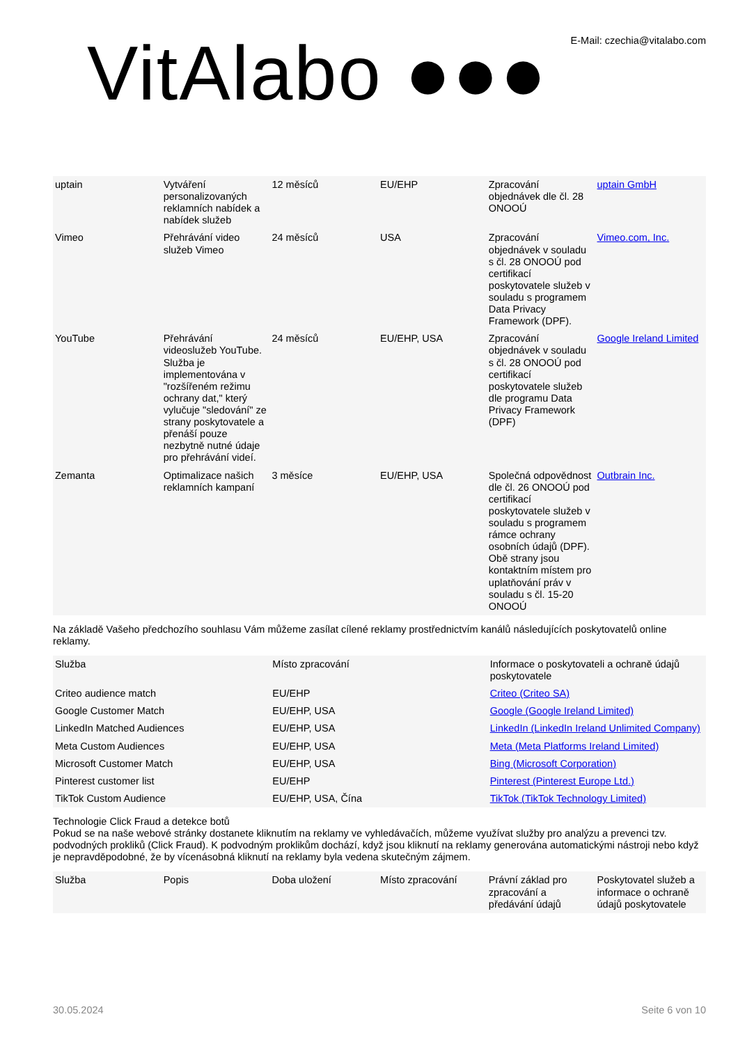VitAlabo ●●●
E-Mail: czechia@vitalabo.com
| uptain | Vytváření personalizovaných reklamních nabídek a nabídek služeb | 12 měsíců | EU/EHP | Zpracování objednávek dle čl. 28 ONOOÚ | uptain GmbH |
| Vimeo | Přehrávání video služeb Vimeo | 24 měsíců | USA | Zpracování objednávek v souladu s čl. 28 ONOOÚ pod certifikací poskytovatele služeb v souladu s programem Data Privacy Framework (DPF). | Vimeo.com, Inc. |
| YouTube | Přehrávání videoslužeb YouTube. Služba je implementována v "rozšířeném režimu ochrany dat," který vylučuje "sledování" ze strany poskytovatele a přenáší pouze nezbytně nutné údaje pro přehrávání videí. | 24 měsíců | EU/EHP, USA | Zpracování objednávek v souladu s čl. 28 ONOOÚ pod certifikací poskytovatele služeb dle programu Data Privacy Framework (DPF) | Google Ireland Limited |
| Zemanta | Optimalizace našich reklamních kampaní | 3 měsíce | EU/EHP, USA | Společná odpovědnost dle čl. 26 ONOOÚ pod certifikací poskytovatele služeb v souladu s programem rámce ochrany osobních údajů (DPF). Obě strany jsou kontaktním místem pro uplatňování práv v souladu s čl. 15-20 ONOOÚ | Outbrain Inc. |
Na základě Vašeho předchozího souhlasu Vám můžeme zasílat cílené reklamy prostřednictvím kanálů následujících poskytovatelů online reklamy.
| Služba | Místo zpracování | Informace o poskytovateli a ochraně údajů poskytovatele |
| --- | --- | --- |
| Criteo audience match | EU/EHP | Criteo (Criteo SA) |
| Google Customer Match | EU/EHP, USA | Google (Google Ireland Limited) |
| LinkedIn Matched Audiences | EU/EHP, USA | LinkedIn (LinkedIn Ireland Unlimited Company) |
| Meta Custom Audiences | EU/EHP, USA | Meta (Meta Platforms Ireland Limited) |
| Microsoft Customer Match | EU/EHP, USA | Bing (Microsoft Corporation) |
| Pinterest customer list | EU/EHP | Pinterest (Pinterest Europe Ltd.) |
| TikTok Custom Audience | EU/EHP, USA, Čína | TikTok (TikTok Technology Limited) |
Technologie Click Fraud a detekce botů
Pokud se na naše webové stránky dostanete kliknutím na reklamy ve vyhledávačích, můžeme využívat služby pro analýzu a prevenci tzv. podvodných prokliků (Click Fraud). K podvodným proklikům dochází, když jsou kliknutí na reklamy generována automatickými nástroji nebo když je nepravděpodobné, že by vícenásobná kliknutí na reklamy byla vedena skutečným zájmem.
| Služba | Popis | Doba uložení | Místo zpracování | Právní základ pro zpracování a předávání údajů | Poskytovatel služeb a informace o ochraně údajů poskytovatele |
| --- | --- | --- | --- | --- | --- |
30.05.2024 Seite 6 von 10